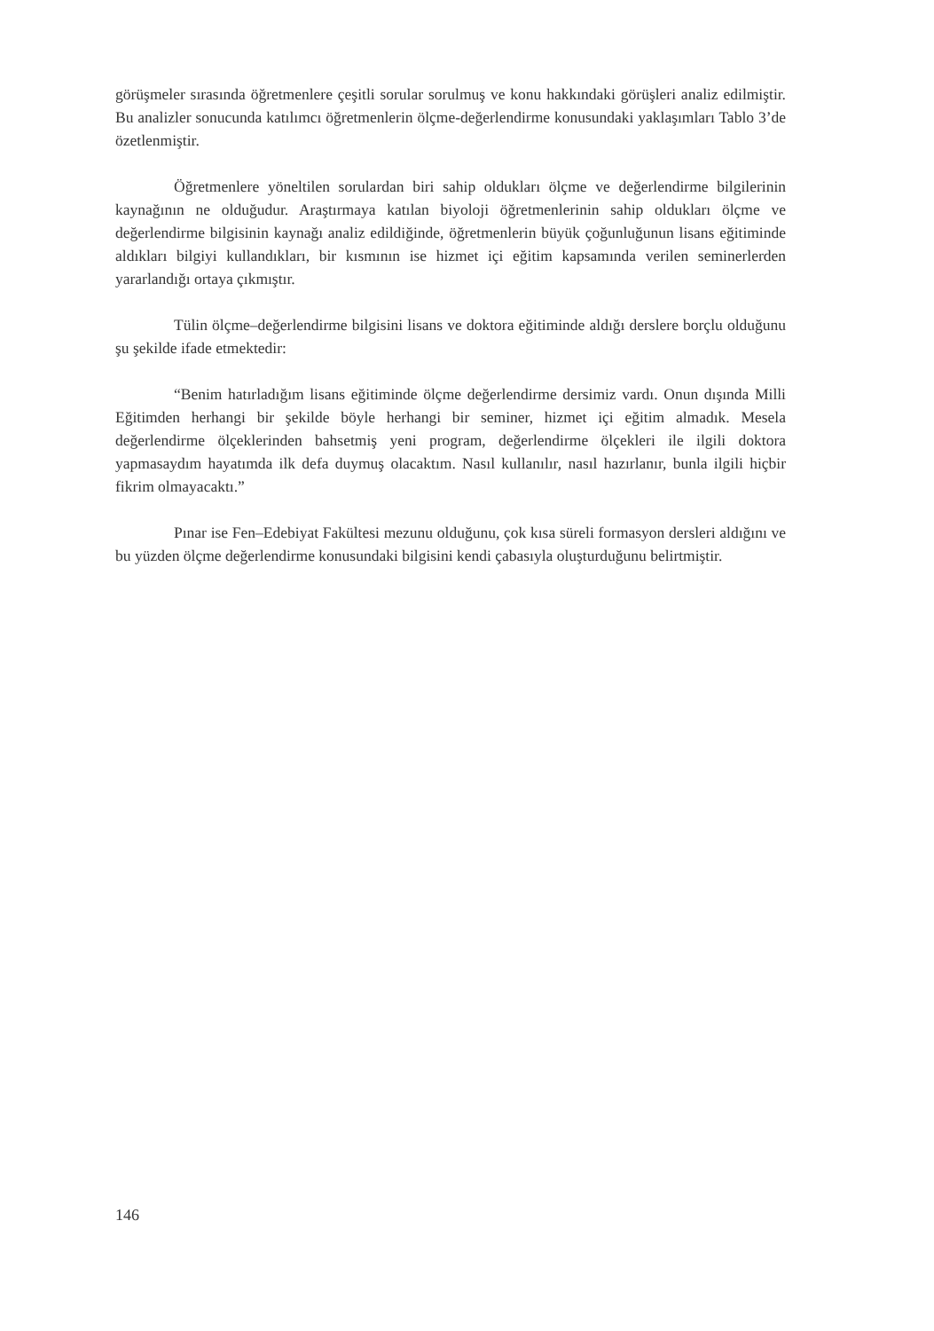görüşmeler sırasında öğretmenlere çeşitli sorular sorulmuş ve konu hakkındaki görüşleri analiz edilmiştir. Bu analizler sonucunda katılımcı öğretmenlerin ölçme-değerlendirme konusundaki yaklaşımları Tablo 3’de özetlenmiştir.
Öğretmenlere yöneltilen sorulardan biri sahip oldukları ölçme ve değerlendirme bilgilerinin kaynağının ne olduğudur. Araştırmaya katılan biyoloji öğretmenlerinin sahip oldukları ölçme ve değerlendirme bilgisinin kaynağı analiz edildiğinde, öğretmenlerin büyük çoğunluğunun lisans eğitiminde aldıkları bilgiyi kullandıkları, bir kısmının ise hizmet içi eğitim kapsamında verilen seminerlerden yararlandığı ortaya çıkmıştır.
Tülin ölçme–değerlendirme bilgisini lisans ve doktora eğitiminde aldığı derslere borçlu olduğunu şu şekilde ifade etmektedir:
“Benim hatırladığım lisans eğitiminde ölçme değerlendirme dersimiz vardı. Onun dışında Milli Eğitimden herhangi bir şekilde böyle herhangi bir seminer, hizmet içi eğitim almadık. Mesela değerlendirme ölçeklerinden bahsetmiş yeni program, değerlendirme ölçekleri ile ilgili doktora yapmasaydım hayatımda ilk defa duymuş olacaktım. Nasıl kullanılır, nasıl hazırlanır, bunla ilgili hiçbir fikrim olmayacaktı.”
Pınar ise Fen–Edebiyat Fakültesi mezunu olduğunu, çok kısa süreli formasyon dersleri aldığını ve bu yüzden ölçme değerlendirme konusundaki bilgisini kendi çabasıyla oluşturduğunu belirtmiştir.
146